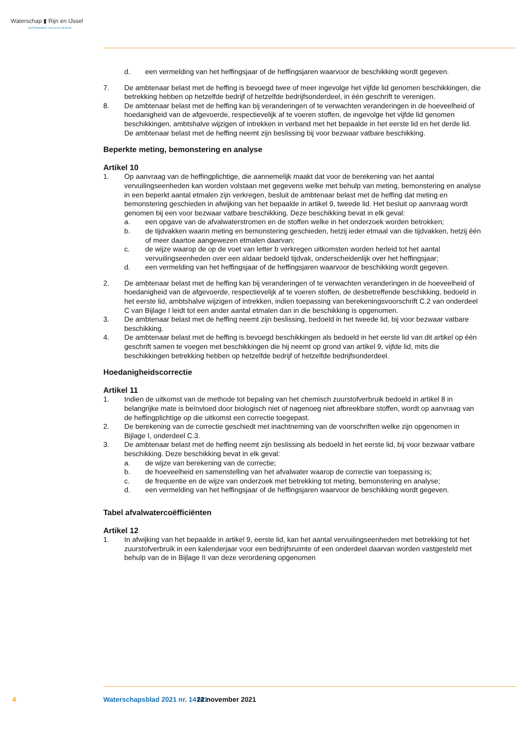Waterschap ▮ Rijn en IJssel
WATERBEHEER: VEILIG EN OP MAAT
d. een vermelding van het heffingsjaar of de heffingsjaren waarvoor de beschikking wordt gegeven.
7. De ambtenaar belast met de heffing is bevoegd twee of meer ingevolge het vijfde lid genomen beschikkingen, die betrekking hebben op hetzelfde bedrijf of hetzelfde bedrijfsonderdeel, in één geschrift te verenigen.
8. De ambtenaar belast met de heffing kan bij veranderingen of te verwachten veranderingen in de hoeveelheid of hoedanigheid van de afgevoerde, respectievelijk af te voeren stoffen, de ingevolge het vijfde lid genomen beschikkingen, ambtshalve wijzigen of intrekken in verband met het bepaalde in het eerste lid en het derde lid. De ambtenaar belast met de heffing neemt zijn beslissing bij voor bezwaar vatbare beschikking.
Beperkte meting, bemonstering en analyse
Artikel 10
1. Op aanvraag van de heffingplichtige, die aannemelijk maakt dat voor de berekening van het aantal vervuilingseenheden kan worden volstaan met gegevens welke met behulp van meting, bemonstering en analyse in een beperkt aantal etmalen zijn verkregen, besluit de ambtenaar belast met de heffing dat meting en bemonstering geschieden in afwijking van het bepaalde in artikel 9, tweede lid. Het besluit op aanvraag wordt genomen bij een voor bezwaar vatbare beschikking. Deze beschikking bevat in elk geval:
a. een opgave van de afvalwaterstromen en de stoffen welke in het onderzoek worden betrokken;
b. de tijdvakken waarin meting en bemonstering geschieden, hetzij ieder etmaal van die tijdvakken, hetzij één of meer daartoe aangewezen etmalen daarvan;
c. de wijze waarop de op de voet van letter b verkregen uitkomsten worden herleid tot het aantal vervuilingseenheden over een aldaar bedoeld tijdvak, onderscheidenlijk over het heffingsjaar;
d. een vermelding van het heffingsjaar of de heffingsjaren waarvoor de beschikking wordt gegeven.
2. De ambtenaar belast met de heffing kan bij veranderingen of te verwachten veranderingen in de hoeveelheid of hoedanigheid van de afgevoerde, respectievelijk af te voeren stoffen, de desbetreffende beschikking, bedoeld in het eerste lid, ambtshalve wijzigen of intrekken, indien toepassing van berekeningsvoorschrift C.2 van onderdeel C van Bijlage I leidt tot een ander aantal etmalen dan in die beschikking is opgenomen.
3. De ambtenaar belast met de heffing neemt zijn beslissing, bedoeld in het tweede lid, bij voor bezwaar vatbare beschikking.
4. De ambtenaar belast met de heffing is bevoegd beschikkingen als bedoeld in het eerste lid van dit artikel op één geschrift samen te voegen met beschikkingen die hij neemt op grond van artikel 9, vijfde lid, mits die beschikkingen betrekking hebben op hetzelfde bedrijf of hetzelfde bedrijfsonderdeel.
Hoedanigheidscorrectie
Artikel 11
1. Indien de uitkomst van de methode tot bepaling van het chemisch zuurstofverbruik bedoeld in artikel 8 in belangrijke mate is beïnvloed door biologisch niet of nagenoeg niet afbreekbare stoffen, wordt op aanvraag van de heffingplichtige op die uitkomst een correctie toegepast.
2. De berekening van de correctie geschiedt met inachtneming van de voorschriften welke zijn opgenomen in Bijlage I, onderdeel C.3.
3. De ambtenaar belast met de heffing neemt zijn beslissing als bedoeld in het eerste lid, bij voor bezwaar vatbare beschikking. Deze beschikking bevat in elk geval:
a. de wijze van berekening van de correctie;
b. de hoeveelheid en samenstelling van het afvalwater waarop de correctie van toepassing is;
c. de frequentie en de wijze van onderzoek met betrekking tot meting, bemonstering en analyse;
d. een vermelding van het heffingsjaar of de heffingsjaren waarvoor de beschikking wordt gegeven.
Tabel afvalwatercoëfficiënten
Artikel 12
1. In afwijking van het bepaalde in artikel 9, eerste lid, kan het aantal vervuilingseenheden met betrekking tot het zuurstofverbruik in een kalenderjaar voor een bedrijfsruimte of een onderdeel daarvan worden vastgesteld met behulp van de in Bijlage II van deze verordening opgenomen
4 Waterschapsblad 2021 nr. 14141 22 november 2021